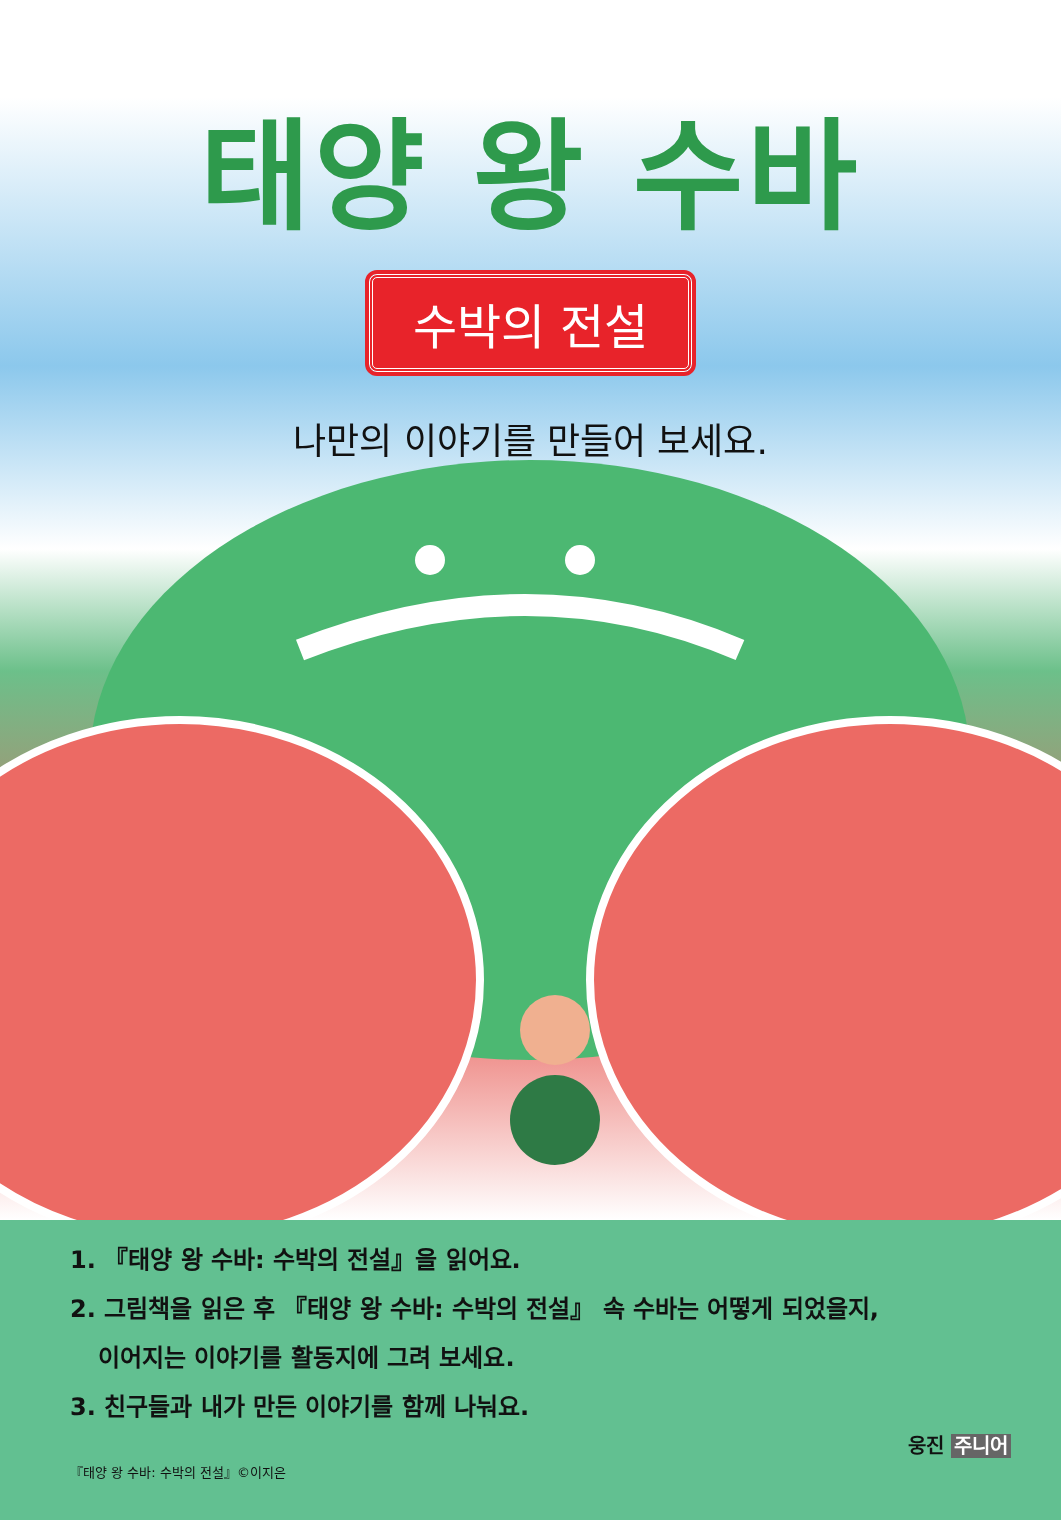태양 왕 수바
수박의 전설
나만의 이야기를 만들어 보세요.
1. 『태양 왕 수바: 수박의 전설』을 읽어요.
2. 그림책을 읽은 후 『태양 왕 수바: 수박의 전설』 속 수바는 어떻게 되었을지,
이어지는 이야기를 활동지에 그려 보세요.
3. 친구들과 내가 만든 이야기를 함께 나눠요.
『태양 왕 수바: 수박의 전설』©이지은
웅진 주니어